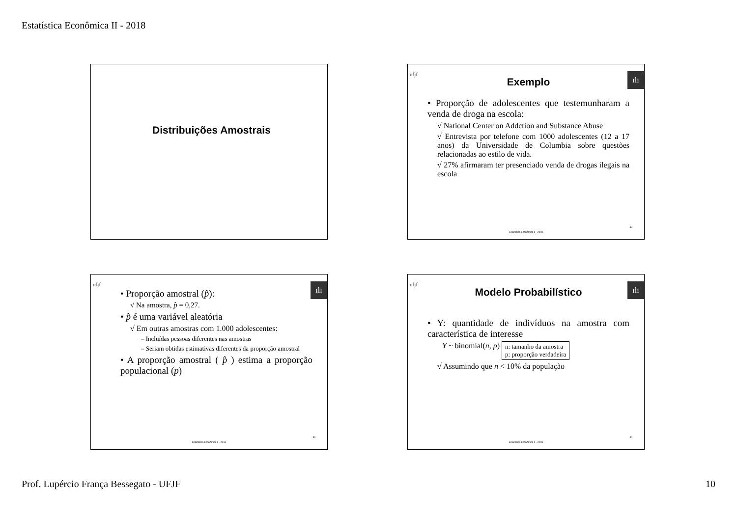Estatística Econômica II - 2018
Distribuições Amostrais
ufjf ılı
Exemplo
• Proporção de adolescentes que testemunharam a venda de droga na escola:
√ National Center on Addction and Substance Abuse
√ Entrevista por telefone com 1000 adolescentes (12 a 17 anos) da Universidade de Columbia sobre questões relacionadas ao estilo de vida.
√ 27% afirmaram ter presenciado venda de drogas ilegais na escola
38
Estatística Econômica II - 2018
ufjf ılı
• Proporção amostral (p̂):
√ Na amostra, p̂ = 0,27.
• p̂ é uma variável aleatória
√ Em outras amostras com 1.000 adolescentes:
– Incluídas pessoas diferentes nas amostras
– Seriam obtidas estimativas diferentes da proporção amostral
• A proporção amostral ( p̂ ) estima a proporção populacional (p)
39
Estatística Econômica II - 2018
ufjf ılı
Modelo Probabilístico
• Y: quantidade de indivíduos na amostra com característica de interesse
Y ~ binomial(n, p) n: tamanho da amostra
p: proporção verdadeira
√ Assumindo que n < 10% da população
40
Estatística Econômica II - 2018
Prof. Lupércio França Bessegato - UFJF 10